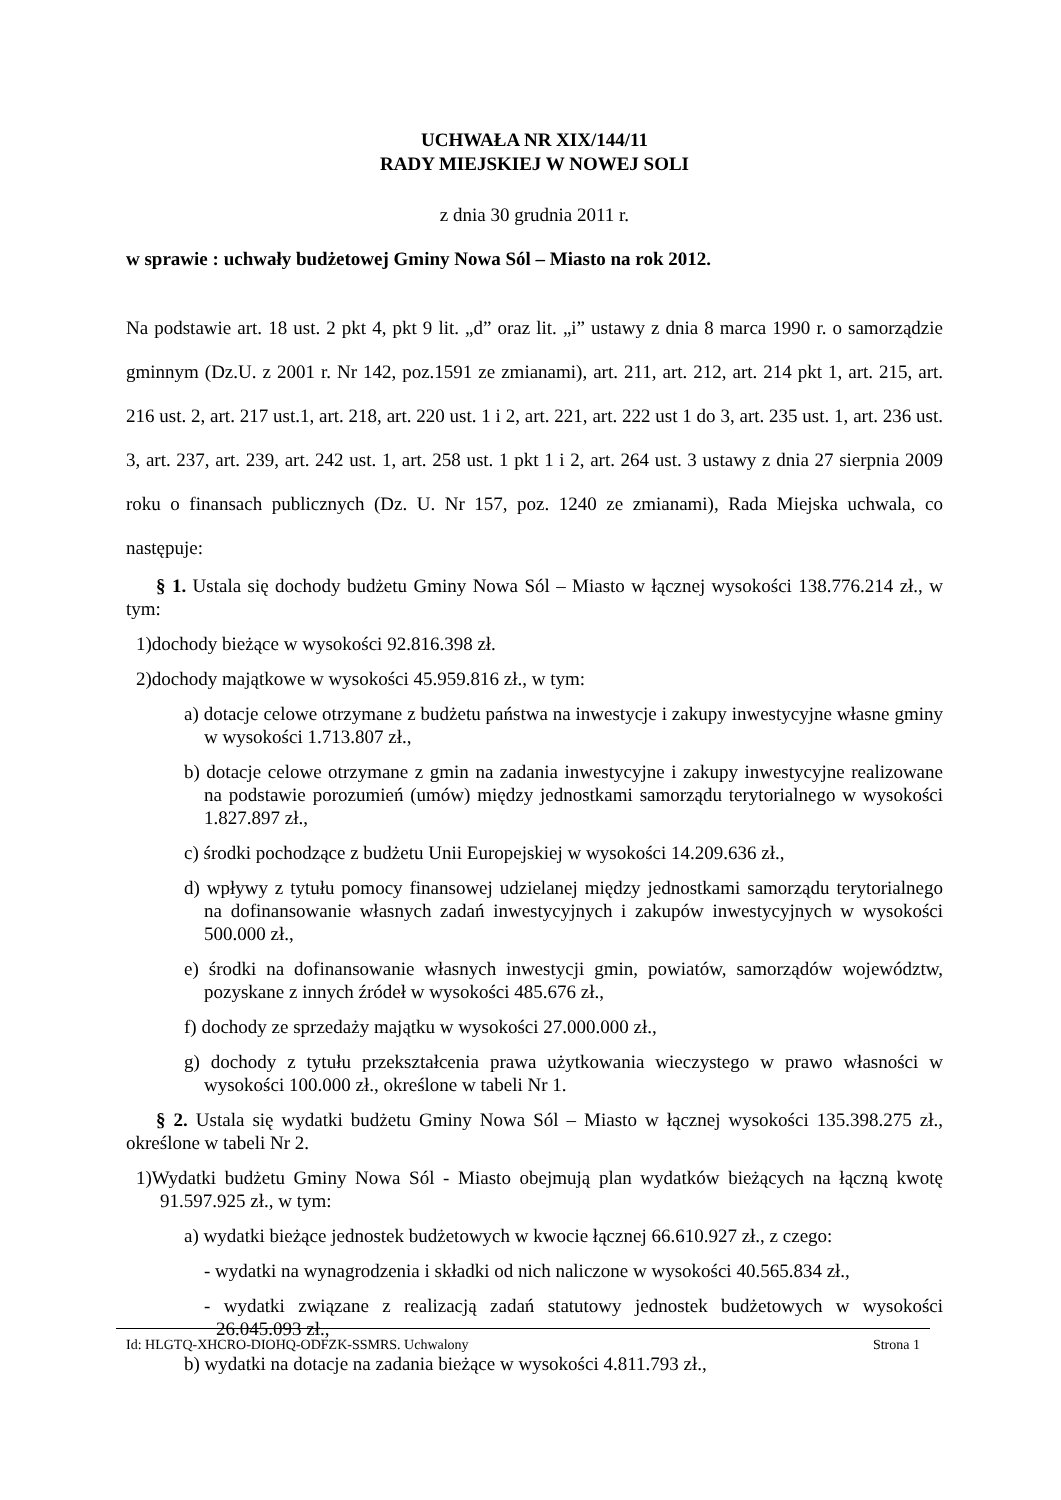UCHWAŁA NR XIX/144/11
RADY MIEJSKIEJ W NOWEJ SOLI
z dnia 30 grudnia 2011 r.
w sprawie : uchwały budżetowej Gminy Nowa Sól – Miasto na rok 2012.
Na podstawie art. 18 ust. 2 pkt 4, pkt 9 lit. „d” oraz lit. „i” ustawy z dnia 8 marca 1990 r. o samorządzie gminnym (Dz.U. z 2001 r. Nr 142, poz.1591 ze zmianami), art. 211, art. 212, art. 214 pkt 1, art. 215, art. 216 ust. 2, art. 217 ust.1, art. 218, art. 220 ust. 1 i 2, art. 221, art. 222 ust 1 do 3, art. 235 ust. 1, art. 236 ust. 3, art. 237, art. 239, art. 242 ust. 1, art. 258 ust. 1 pkt 1 i 2, art. 264 ust. 3 ustawy z dnia 27 sierpnia 2009 roku o finansach publicznych (Dz. U. Nr 157, poz. 1240 ze zmianami), Rada Miejska uchwala, co następuje:
§ 1. Ustala się dochody budżetu Gminy Nowa Sól – Miasto w łącznej wysokości 138.776.214 zł., w tym:
1)dochody bieżące w wysokości 92.816.398 zł.
2)dochody majątkowe w wysokości 45.959.816 zł., w tym:
a) dotacje celowe otrzymane z budżetu państwa na inwestycje i zakupy inwestycyjne własne gminy w wysokości 1.713.807 zł.,
b) dotacje celowe otrzymane z gmin na zadania inwestycyjne i zakupy inwestycyjne realizowane na podstawie porozumień (umów) między jednostkami samorządu terytorialnego w wysokości 1.827.897 zł.,
c) środki pochodzące z budżetu Unii Europejskiej w wysokości 14.209.636 zł.,
d) wpływy z tytułu pomocy finansowej udzielanej między jednostkami samorządu terytorialnego na dofinansowanie własnych zadań inwestycyjnych i zakupów inwestycyjnych w wysokości 500.000 zł.,
e) środki na dofinansowanie własnych inwestycji gmin, powiatów, samorządów województw, pozyskane z innych źródeł w wysokości 485.676 zł.,
f) dochody ze sprzedaży majątku w wysokości 27.000.000 zł.,
g) dochody z tytułu przekształcenia prawa użytkowania wieczystego w prawo własności w wysokości 100.000 zł., określone w tabeli Nr 1.
§ 2. Ustala się wydatki budżetu Gminy Nowa Sól – Miasto w łącznej wysokości 135.398.275 zł., określone w tabeli Nr 2.
1)Wydatki budżetu Gminy Nowa Sól - Miasto obejmują plan wydatków bieżących na łączną kwotę 91.597.925 zł., w tym:
a) wydatki bieżące jednostek budżetowych w kwocie łącznej 66.610.927 zł., z czego:
- wydatki na wynagrodzenia i składki od nich naliczone w wysokości 40.565.834 zł.,
- wydatki związane z realizacją zadań statutowy jednostek budżetowych w wysokości 26.045.093 zł.,
b) wydatki na dotacje na zadania bieżące w wysokości 4.811.793 zł.,
Id: HLGTQ-XHCRO-DIOHQ-ODFZK-SSMRS. Uchwalony Strona 1